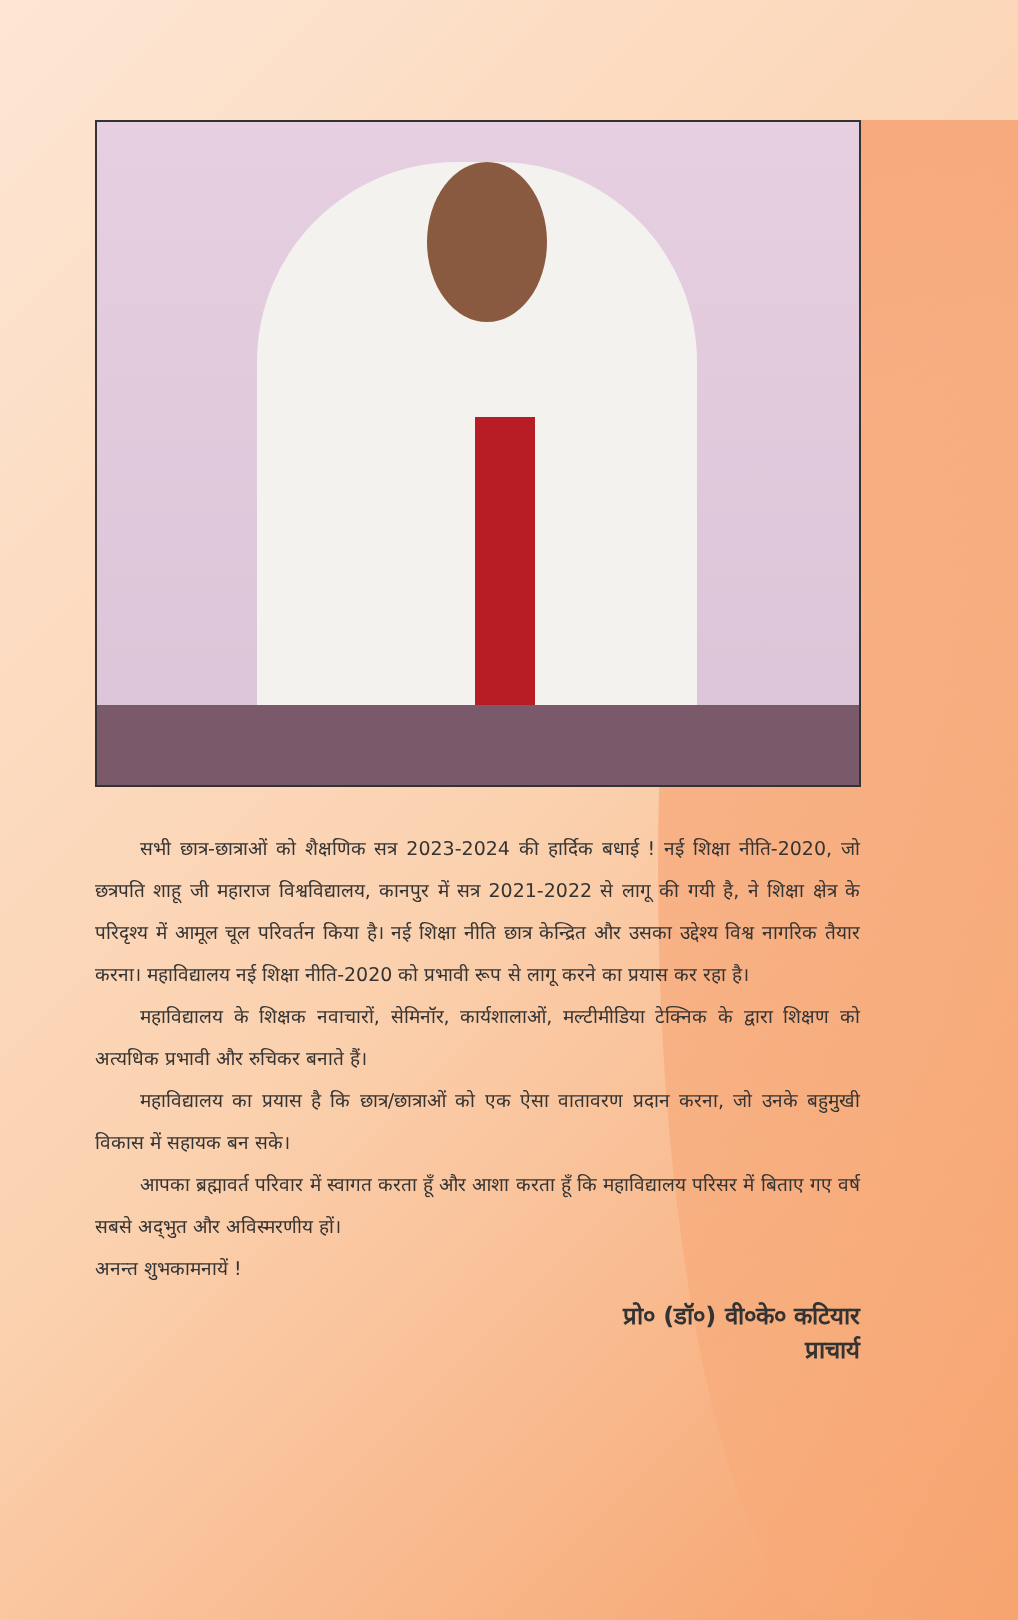सभी छात्र-छात्राओं को शैक्षणिक सत्र 2023-2024 की हार्दिक बधाई ! नई शिक्षा नीति-2020, जो छत्रपति शाहू जी महाराज विश्वविद्यालय, कानपुर में सत्र 2021-2022 से लागू की गयी है, ने शिक्षा क्षेत्र के परिदृश्य में आमूल चूल परिवर्तन किया है। नई शिक्षा नीति छात्र केन्द्रित और उसका उद्देश्य विश्व नागरिक तैयार करना। महाविद्यालय नई शिक्षा नीति-2020 को प्रभावी रूप से लागू करने का प्रयास कर रहा है।
महाविद्यालय के शिक्षक नवाचारों, सेमिनॉर, कार्यशालाओं, मल्टीमीडिया टेक्निक के द्वारा शिक्षण को अत्यधिक प्रभावी और रुचिकर बनाते हैं।
महाविद्यालय का प्रयास है कि छात्र/छात्राओं को एक ऐसा वातावरण प्रदान करना, जो उनके बहुमुखी विकास में सहायक बन सके।
आपका ब्रह्मावर्त परिवार में स्वागत करता हूँ और आशा करता हूँ कि महाविद्यालय परिसर में बिताए गए वर्ष सबसे अद्‌भुत और अविस्मरणीय हों।
अनन्त शुभकामनायें !
प्रो० (डॉ०) वी०के० कटियार
प्राचार्य